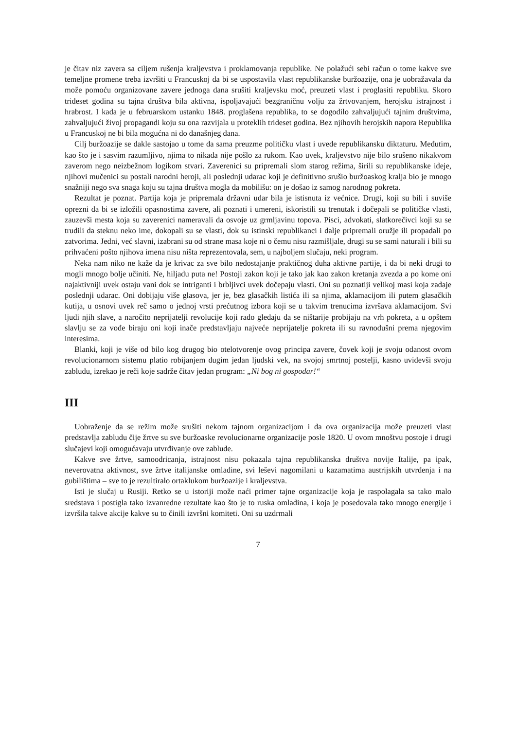je čitav niz zavera sa ciljem rušenja kraljevstva i proklamovanja republike. Ne polažući sebi račun o tome kakve sve temeljne promene treba izvršiti u Francuskoj da bi se uspostavila vlast republikanske buržoazije, ona je uobražavala da može pomoću organizovane zavere jednoga dana srušiti kraljevsku moć, preuzeti vlast i proglasiti republiku. Skoro trideset godina su tajna društva bila aktivna, ispoljavajući bezgraničnu volju za žrtvovanjem, herojsku istrajnost i hrabrost. I kada je u februarskom ustanku 1848. proglašena republika, to se dogodilo zahvaljujući tajnim društvima, zahvaljujući živoj propagandi koju su ona razvijala u proteklih trideset godina. Bez njihovih herojskih napora Republika u Francuskoj ne bi bila mogućna ni do današnjeg dana.
Cilj buržoazije se dakle sastojao u tome da sama preuzme političku vlast i uvede republikansku diktaturu. Međutim, kao što je i sasvim razumljivo, njima to nikada nije pošlo za rukom. Kao uvek, kraljevstvo nije bilo srušeno nikakvom zaverom nego neizbežnom logikom stvari. Zaverenici su pripremali slom starog režima, širili su republikanske ideje, njihovi mučenici su postali narodni heroji, ali poslednji udarac koji je definitivno srušio buržoaskog kralja bio je mnogo snažniji nego sva snaga koju su tajna društva mogla da mobilišu: on je došao iz samog narodnog pokreta.
Rezultat je poznat. Partija koja je pripremala državni udar bila je istisnuta iz većnice. Drugi, koji su bili i suviše oprezni da bi se izložili opasnostima zavere, ali poznati i umereni, iskoristili su trenutak i dočepali se političke vlasti, zauzevši mesta koja su zaverenici nameravali da osvoje uz grmljavinu topova. Pisci, advokati, slatkorečivci koji su se trudili da steknu neko ime, dokopali su se vlasti, dok su istinski republikanci i dalje pripremali oružje ili propadali po zatvorima. Jedni, već slavni, izabrani su od strane masa koje ni o čemu nisu razmišljale, drugi su se sami naturali i bili su prihvaćeni pošto njihova imena nisu ništa reprezentovala, sem, u najboljem slučaju, neki program.
Neka nam niko ne kaže da je krivac za sve bilo nedostajanje praktičnog duha aktivne partije, i da bi neki drugi to mogli mnogo bolje učiniti. Ne, hiljadu puta ne! Postoji zakon koji je tako jak kao zakon kretanja zvezda a po kome oni najaktivniji uvek ostaju vani dok se intriganti i brbljivci uvek dočepaju vlasti. Oni su poznatiji velikoj masi koja zadaje poslednji udarac. Oni dobijaju više glasova, jer je, bez glasačkih listića ili sa njima, aklamacijom ili putem glasačkih kutija, u osnovi uvek reč samo o jednoj vrsti prećutnog izbora koji se u takvim trenucima izvršava aklamacijom. Svi ljudi njih slave, a naročito neprijatelji revolucije koji rado gledaju da se ništarije probijaju na vrh pokreta, a u opštem slavlju se za vođe biraju oni koji inače predstavljaju najveće neprijatelje pokreta ili su ravnodušni prema njegovim interesima.
Blanki, koji je više od bilo kog drugog bio otelotvorenje ovog principa zavere, čovek koji je svoju odanost ovom revolucionarnom sistemu platio robijanjem dugim jedan ljudski vek, na svojoj smrtnoj postelji, kasno uvidevši svoju zabludu, izrekao je reči koje sadrže čitav jedan program: „Ni bog ni gospodar!“
III
Uobraženje da se režim može srušiti nekom tajnom organizacijom i da ova organizacija može preuzeti vlast predstavlja zabludu čije žrtve su sve buržoaske revolucionarne organizacije posle 1820. U ovom mnoštvu postoje i drugi slučajevi koji omogućavaju utvrđivanje ove zablude.
Kakve sve žrtve, samoodricanja, istrajnost nisu pokazala tajna republikanska društva novije Italije, pa ipak, neverovatna aktivnost, sve žrtve italijanske omladine, svi leševi nagomilani u kazamatima austrijskih utvrđenja i na gubilištima – sve to je rezultiralo ortaklukom buržoazije i kraljevstva.
Isti je slučaj u Rusiji. Retko se u istoriji može naći primer tajne organizacije koja je raspolagala sa tako malo sredstava i postigla tako izvanredne rezultate kao što je to ruska omladina, i koja je posedovala tako mnogo energije i izvršila takve akcije kakve su to činili izvršni komiteti. Oni su uzdrmali
7